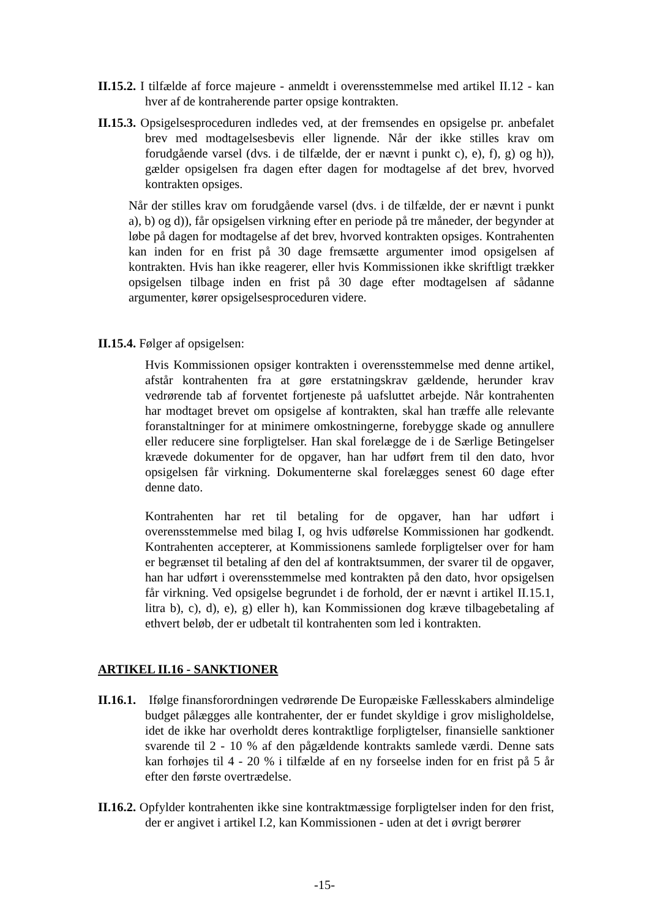II.15.2. I tilfælde af force majeure - anmeldt i overensstemmelse med artikel II.12 - kan hver af de kontraherende parter opsige kontrakten.
II.15.3. Opsigelsesproceduren indledes ved, at der fremsendes en opsigelse pr. anbefalet brev med modtagelsesbevis eller lignende. Når der ikke stilles krav om forudgående varsel (dvs. i de tilfælde, der er nævnt i punkt c), e), f), g) og h)), gælder opsigelsen fra dagen efter dagen for modtagelse af det brev, hvorved kontrakten opsiges.
Når der stilles krav om forudgående varsel (dvs. i de tilfælde, der er nævnt i punkt a), b) og d)), får opsigelsen virkning efter en periode på tre måneder, der begynder at løbe på dagen for modtagelse af det brev, hvorved kontrakten opsiges. Kontrahenten kan inden for en frist på 30 dage fremsætte argumenter imod opsigelsen af kontrakten. Hvis han ikke reagerer, eller hvis Kommissionen ikke skriftligt trækker opsigelsen tilbage inden en frist på 30 dage efter modtagelsen af sådanne argumenter, kører opsigelsesproceduren videre.
II.15.4. Følger af opsigelsen:
Hvis Kommissionen opsiger kontrakten i overensstemmelse med denne artikel, afstår kontrahenten fra at gøre erstatningskrav gældende, herunder krav vedrørende tab af forventet fortjeneste på uafsluttet arbejde. Når kontrahenten har modtaget brevet om opsigelse af kontrakten, skal han træffe alle relevante foranstaltninger for at minimere omkostningerne, forebygge skade og annullere eller reducere sine forpligtelser. Han skal forelægge de i de Særlige Betingelser krævede dokumenter for de opgaver, han har udført frem til den dato, hvor opsigelsen får virkning. Dokumenterne skal forelægges senest 60 dage efter denne dato.
Kontrahenten har ret til betaling for de opgaver, han har udført i overensstemmelse med bilag I, og hvis udførelse Kommissionen har godkendt. Kontrahenten accepterer, at Kommissionens samlede forpligtelser over for ham er begrænset til betaling af den del af kontraktsummen, der svarer til de opgaver, han har udført i overensstemmelse med kontrakten på den dato, hvor opsigelsen får virkning. Ved opsigelse begrundet i de forhold, der er nævnt i artikel II.15.1, litra b), c), d), e), g) eller h), kan Kommissionen dog kræve tilbagebetaling af ethvert beløb, der er udbetalt til kontrahenten som led i kontrakten.
ARTIKEL II.16 - SANKTIONER
II.16.1. Ifølge finansforordningen vedrørende De Europæiske Fællesskabers almindelige budget pålægges alle kontrahenter, der er fundet skyldige i grov misligholdelse, idet de ikke har overholdt deres kontraktlige forpligtelser, finansielle sanktioner svarende til 2 - 10 % af den pågældende kontrakts samlede værdi. Denne sats kan forhøjes til 4 - 20 % i tilfælde af en ny forseelse inden for en frist på 5 år efter den første overtrædelse.
II.16.2. Opfylder kontrahenten ikke sine kontraktmæssige forpligtelser inden for den frist, der er angivet i artikel I.2, kan Kommissionen - uden at det i øvrigt berører
-15-